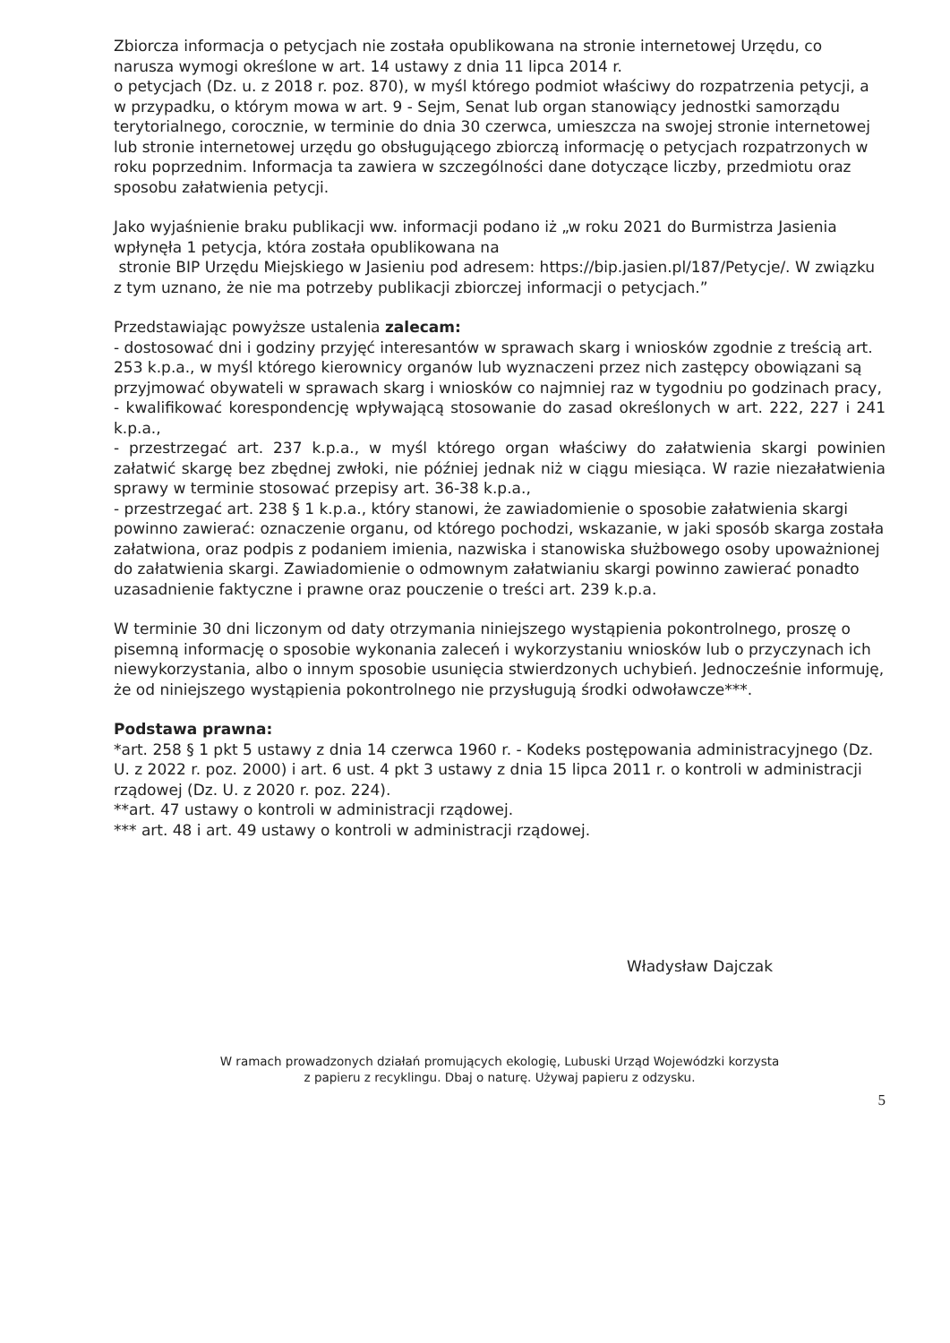Zbiorcza informacja o petycjach nie została opublikowana na stronie internetowej Urzędu, co narusza wymogi określone w art. 14 ustawy z dnia 11 lipca 2014 r.
o petycjach (Dz. u. z 2018 r. poz. 870), w myśl którego podmiot właściwy do rozpatrzenia petycji, a w przypadku, o którym mowa w art. 9 - Sejm, Senat lub organ stanowiący jednostki samorządu terytorialnego, corocznie, w terminie do dnia 30 czerwca, umieszcza na swojej stronie internetowej lub stronie internetowej urzędu go obsługującego zbiorczą informację o petycjach rozpatrzonych w roku poprzednim. Informacja ta zawiera w szczególności dane dotyczące liczby, przedmiotu oraz sposobu załatwienia petycji.
Jako wyjaśnienie braku publikacji ww. informacji podano iż „w roku 2021 do Burmistrza Jasienia wpłynęła 1 petycja, która została opublikowana na
stronie BIP Urzędu Miejskiego w Jasieniu pod adresem: https://bip.jasien.pl/187/Petycje/. W związku z tym uznano, że nie ma potrzeby publikacji zbiorczej informacji o petycjach.”
Przedstawiając powyższe ustalenia zalecam:
- dostosować dni i godziny przyjęć interesantów w sprawach skarg i wniosków zgodnie z treścią art. 253 k.p.a., w myśl którego kierownicy organów lub wyznaczeni przez nich zastępcy obowiązani są przyjmować obywateli w sprawach skarg i wniosków co najmniej raz w tygodniu po godzinach pracy,
- kwalifikować korespondencję wpływającą stosowanie do zasad określonych w art. 222, 227 i 241 k.p.a.,
- przestrzegać art. 237 k.p.a., w myśl którego organ właściwy do załatwienia skargi powinien załatwić skargę bez zbędnej zwłoki, nie później jednak niż w ciągu miesiąca. W razie niezałatwienia sprawy w terminie stosować przepisy art. 36-38 k.p.a.,
- przestrzegać art. 238 § 1 k.p.a., który stanowi, że zawiadomienie o sposobie załatwienia skargi powinno zawierać: oznaczenie organu, od którego pochodzi, wskazanie, w jaki sposób skarga została załatwiona, oraz podpis z podaniem imienia, nazwiska i stanowiska służbowego osoby upoważnionej do załatwienia skargi. Zawiadomienie o odmownym załatwianiu skargi powinno zawierać ponadto uzasadnienie faktyczne i prawne oraz pouczenie o treści art. 239 k.p.a.
W terminie 30 dni liczonym od daty otrzymania niniejszego wystąpienia pokontrolnego, proszę o pisemną informację o sposobie wykonania zaleceń i wykorzystaniu wniosków lub o przyczynach ich niewykorzystania, albo o innym sposobie usunięcia stwierdzonych uchybień. Jednocześnie informuję, że od niniejszego wystąpienia pokontrolnego nie przysługują środki odwoławcze***.
Podstawa prawna:
*art. 258 § 1 pkt 5 ustawy z dnia 14 czerwca 1960 r. - Kodeks postępowania administracyjnego (Dz. U. z 2022 r. poz. 2000) i art. 6 ust. 4 pkt 3 ustawy z dnia 15 lipca 2011 r. o kontroli w administracji rządowej (Dz. U. z 2020 r. poz. 224).
**art. 47 ustawy o kontroli w administracji rządowej.
*** art. 48 i art. 49 ustawy o kontroli w administracji rządowej.
Władysław Dajczak
W ramach prowadzonych działań promujących ekologię, Lubuski Urząd Wojewódzki korzysta
z papieru z recyklingu. Dbaj o naturę. Używaj papieru z odzysku.
5